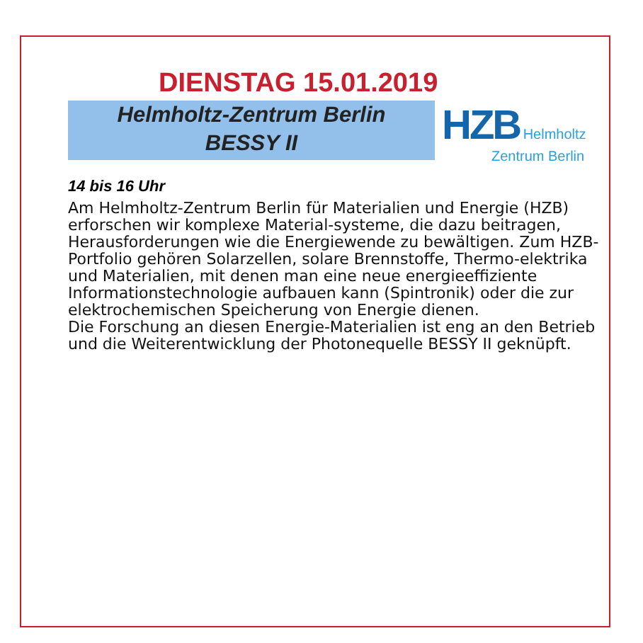DIENSTAG 15.01.2019
Helmholtz-Zentrum Berlin
BESSY II
HZB Helmholtz
Zentrum Berlin
14 bis 16 Uhr
Am Helmholtz-Zentrum Berlin für Materialien und Energie (HZB) erforschen wir komplexe Material-systeme, die dazu beitragen, Herausforderungen wie die Energiewende zu bewältigen. Zum HZB-Portfolio gehören Solarzellen, solare Brennstoffe, Thermo-elektrika und Materialien, mit denen man eine neue energieeffiziente Informationstechnologie aufbauen kann (Spintronik) oder die zur elektrochemischen Speicherung von Energie dienen.
Die Forschung an diesen Energie-Materialien ist eng an den Betrieb und die Weiterentwicklung der Photonequelle BESSY II geknüpft.